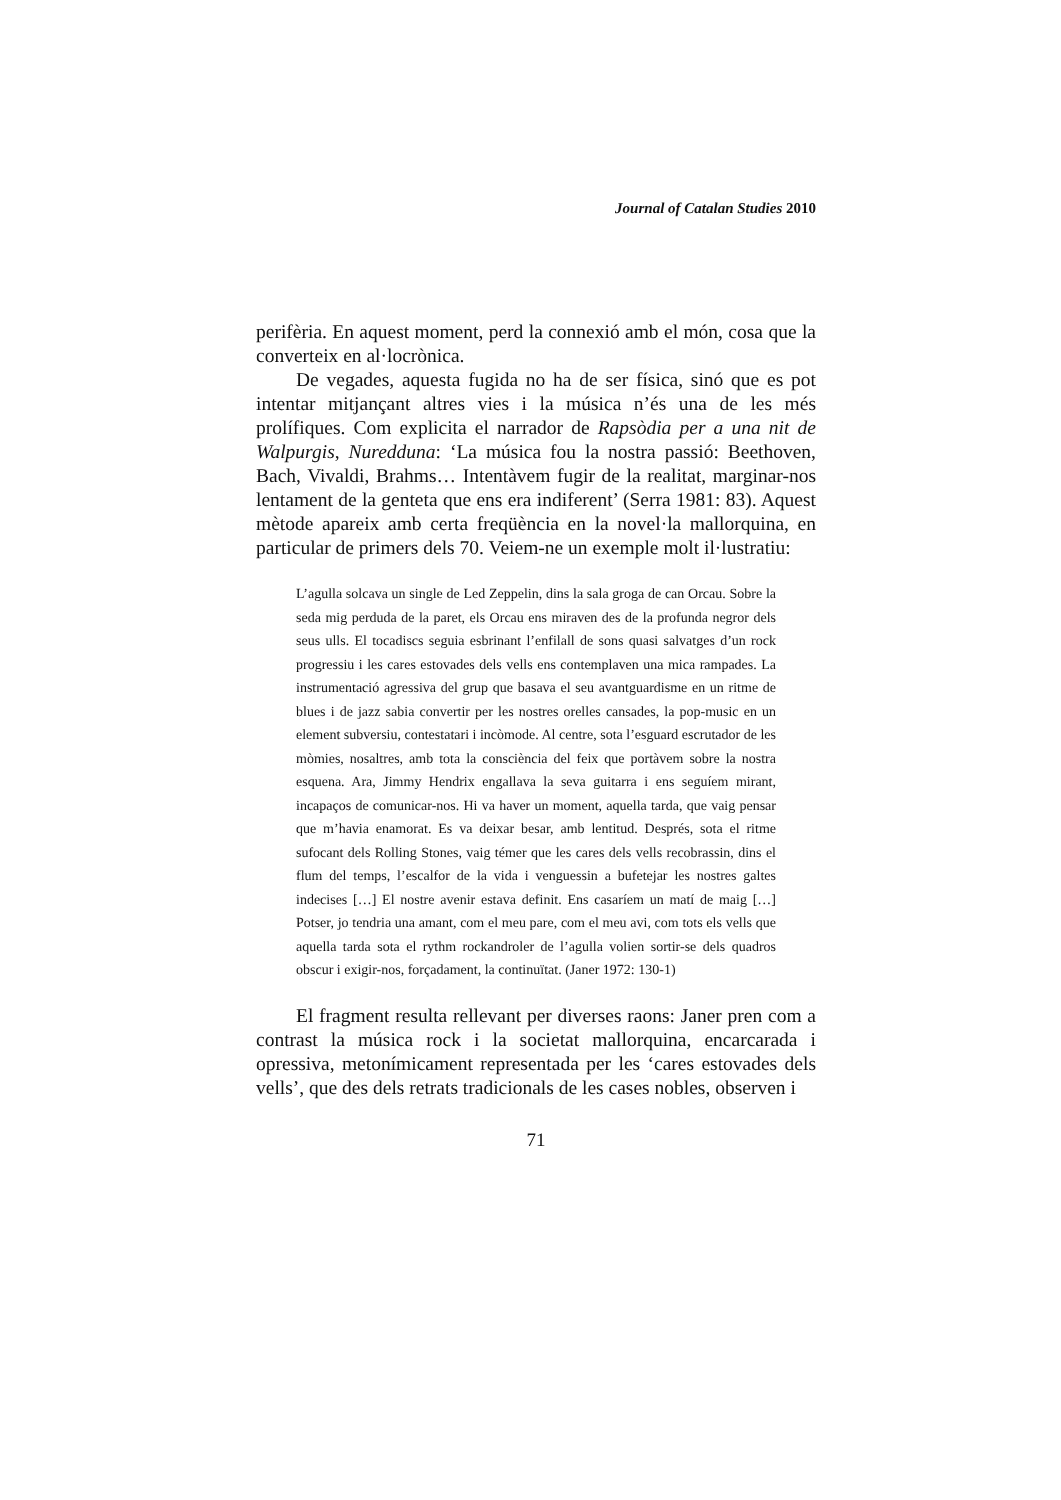Journal of Catalan Studies 2010
perifèria. En aquest moment, perd la connexió amb el món, cosa que la converteix en al·locrònica.
De vegades, aquesta fugida no ha de ser física, sinó que es pot intentar mitjançant altres vies i la música n’és una de les més prolífiques. Com explicita el narrador de Rapsòdia per a una nit de Walpurgis, Nuredduna: ‘La música fou la nostra passió: Beethoven, Bach, Vivaldi, Brahms… Intentàvem fugir de la realitat, marginar-nos lentament de la genteta que ens era indiferent’ (Serra 1981: 83). Aquest mètode apareix amb certa freqüència en la novel·la mallorquina, en particular de primers dels 70. Veiem-ne un exemple molt il·lustratiu:
L’agulla solcava un single de Led Zeppelin, dins la sala groga de can Orcau. Sobre la seda mig perduda de la paret, els Orcau ens miraven des de la profunda negror dels seus ulls. El tocadiscs seguia esbrinant l’enfilall de sons quasi salvatges d’un rock progressiu i les cares estovades dels vells ens contemplaven una mica rampades. La instrumentació agressiva del grup que basava el seu avantguardisme en un ritme de blues i de jazz sabia convertir per les nostres orelles cansades, la pop-music en un element subversiu, contestatari i incòmode. Al centre, sota l’esguard escrutador de les mòmies, nosaltres, amb tota la consciència del feix que portàvem sobre la nostra esquena. Ara, Jimmy Hendrix engallava la seva guitarra i ens seguíem mirant, incapaços de comunicar-nos. Hi va haver un moment, aquella tarda, que vaig pensar que m’havia enamorat. Es va deixar besar, amb lentitud. Després, sota el ritme sufocant dels Rolling Stones, vaig témer que les cares dels vells recobrassin, dins el flum del temps, l’escalfor de la vida i venguessin a bufetejar les nostres galtes indecises […] El nostre avenir estava definit. Ens casaríem un matí de maig […] Potser, jo tendria una amant, com el meu pare, com el meu avi, com tots els vells que aquella tarda sota el rythm rockandroler de l’agulla volien sortir-se dels quadros obscur i exigir-nos, forçadament, la continuïtat. (Janer 1972: 130-1)
El fragment resulta rellevant per diverses raons: Janer pren com a contrast la música rock i la societat mallorquina, encarcarada i opressiva, metonímicament representada per les ‘cares estovades dels vells’, que des dels retrats tradicionals de les cases nobles, observen i
71